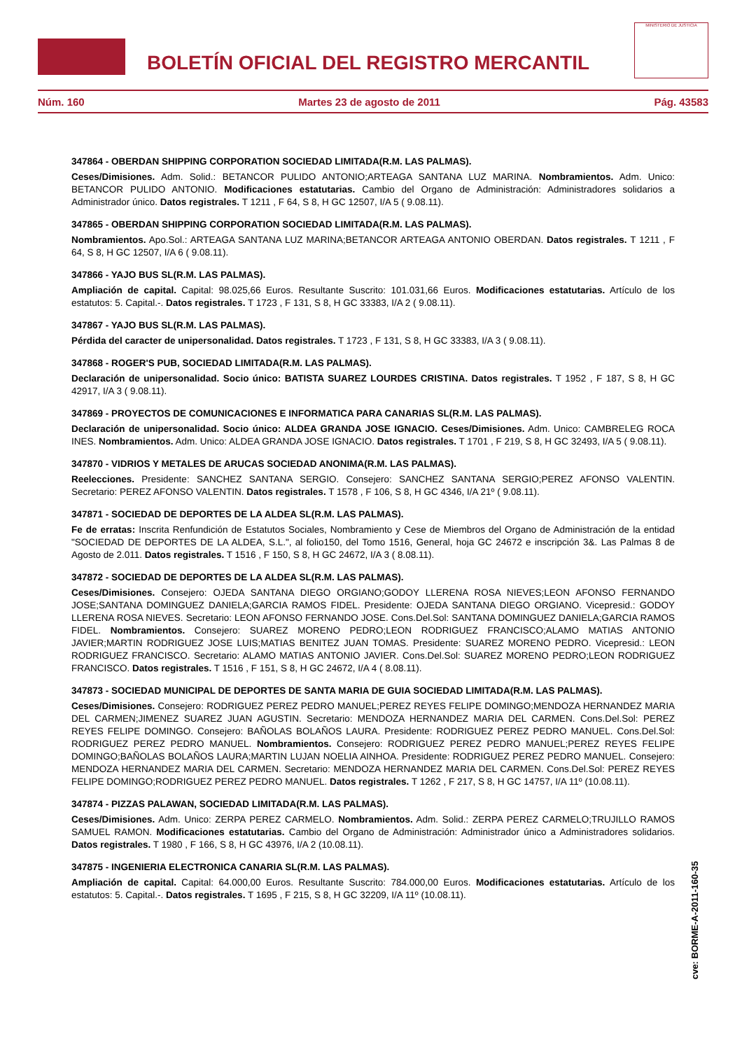BOLETÍN OFICIAL DEL REGISTRO MERCANTIL
MINISTERIO DE JUSTICIA
Núm. 160 Martes 23 de agosto de 2011 Pág. 43583
347864 - OBERDAN SHIPPING CORPORATION SOCIEDAD LIMITADA(R.M. LAS PALMAS).
Ceses/Dimisiones. Adm. Solid.: BETANCOR PULIDO ANTONIO;ARTEAGA SANTANA LUZ MARINA. Nombramientos. Adm. Unico: BETANCOR PULIDO ANTONIO. Modificaciones estatutarias. Cambio del Organo de Administración: Administradores solidarios a Administrador único. Datos registrales. T 1211 , F 64, S 8, H GC 12507, I/A 5 ( 9.08.11).
347865 - OBERDAN SHIPPING CORPORATION SOCIEDAD LIMITADA(R.M. LAS PALMAS).
Nombramientos. Apo.Sol.: ARTEAGA SANTANA LUZ MARINA;BETANCOR ARTEAGA ANTONIO OBERDAN. Datos registrales. T 1211 , F 64, S 8, H GC 12507, I/A 6 ( 9.08.11).
347866 - YAJO BUS SL(R.M. LAS PALMAS).
Ampliación de capital. Capital: 98.025,66 Euros. Resultante Suscrito: 101.031,66 Euros. Modificaciones estatutarias. Artículo de los estatutos: 5. Capital.-. Datos registrales. T 1723 , F 131, S 8, H GC 33383, I/A 2 ( 9.08.11).
347867 - YAJO BUS SL(R.M. LAS PALMAS).
Pérdida del caracter de unipersonalidad. Datos registrales. T 1723 , F 131, S 8, H GC 33383, I/A 3 ( 9.08.11).
347868 - ROGER'S PUB, SOCIEDAD LIMITADA(R.M. LAS PALMAS).
Declaración de unipersonalidad. Socio único: BATISTA SUAREZ LOURDES CRISTINA. Datos registrales. T 1952 , F 187, S 8, H GC 42917, I/A 3 ( 9.08.11).
347869 - PROYECTOS DE COMUNICACIONES E INFORMATICA PARA CANARIAS SL(R.M. LAS PALMAS).
Declaración de unipersonalidad. Socio único: ALDEA GRANDA JOSE IGNACIO. Ceses/Dimisiones. Adm. Unico: CAMBRELEG ROCA INES. Nombramientos. Adm. Unico: ALDEA GRANDA JOSE IGNACIO. Datos registrales. T 1701 , F 219, S 8, H GC 32493, I/A 5 ( 9.08.11).
347870 - VIDRIOS Y METALES DE ARUCAS SOCIEDAD ANONIMA(R.M. LAS PALMAS).
Reelecciones. Presidente: SANCHEZ SANTANA SERGIO. Consejero: SANCHEZ SANTANA SERGIO;PEREZ AFONSO VALENTIN. Secretario: PEREZ AFONSO VALENTIN. Datos registrales. T 1578 , F 106, S 8, H GC 4346, I/A 21º ( 9.08.11).
347871 - SOCIEDAD DE DEPORTES DE LA ALDEA SL(R.M. LAS PALMAS).
Fe de erratas: Inscrita Renfundición de Estatutos Sociales, Nombramiento y Cese de Miembros del Organo de Administración de la entidad "SOCIEDAD DE DEPORTES DE LA ALDEA, S.L.", al folio150, del Tomo 1516, General, hoja GC 24672 e inscripción 3&. Las Palmas 8 de Agosto de 2.011. Datos registrales. T 1516 , F 150, S 8, H GC 24672, I/A 3 ( 8.08.11).
347872 - SOCIEDAD DE DEPORTES DE LA ALDEA SL(R.M. LAS PALMAS).
Ceses/Dimisiones. Consejero: OJEDA SANTANA DIEGO ORGIANO;GODOY LLERENA ROSA NIEVES;LEON AFONSO FERNANDO JOSE;SANTANA DOMINGUEZ DANIELA;GARCIA RAMOS FIDEL. Presidente: OJEDA SANTANA DIEGO ORGIANO. Vicepresid.: GODOY LLERENA ROSA NIEVES. Secretario: LEON AFONSO FERNANDO JOSE. Cons.Del.Sol: SANTANA DOMINGUEZ DANIELA;GARCIA RAMOS FIDEL. Nombramientos. Consejero: SUAREZ MORENO PEDRO;LEON RODRIGUEZ FRANCISCO;ALAMO MATIAS ANTONIO JAVIER;MARTIN RODRIGUEZ JOSE LUIS;MATIAS BENITEZ JUAN TOMAS. Presidente: SUAREZ MORENO PEDRO. Vicepresid.: LEON RODRIGUEZ FRANCISCO. Secretario: ALAMO MATIAS ANTONIO JAVIER. Cons.Del.Sol: SUAREZ MORENO PEDRO;LEON RODRIGUEZ FRANCISCO. Datos registrales. T 1516 , F 151, S 8, H GC 24672, I/A 4 ( 8.08.11).
347873 - SOCIEDAD MUNICIPAL DE DEPORTES DE SANTA MARIA DE GUIA SOCIEDAD LIMITADA(R.M. LAS PALMAS).
Ceses/Dimisiones. Consejero: RODRIGUEZ PEREZ PEDRO MANUEL;PEREZ REYES FELIPE DOMINGO;MENDOZA HERNANDEZ MARIA DEL CARMEN;JIMENEZ SUAREZ JUAN AGUSTIN. Secretario: MENDOZA HERNANDEZ MARIA DEL CARMEN. Cons.Del.Sol: PEREZ REYES FELIPE DOMINGO. Consejero: BAÑOLAS BOLAÑOS LAURA. Presidente: RODRIGUEZ PEREZ PEDRO MANUEL. Cons.Del.Sol: RODRIGUEZ PEREZ PEDRO MANUEL. Nombramientos. Consejero: RODRIGUEZ PEREZ PEDRO MANUEL;PEREZ REYES FELIPE DOMINGO;BAÑOLAS BOLAÑOS LAURA;MARTIN LUJAN NOELIA AINHOA. Presidente: RODRIGUEZ PEREZ PEDRO MANUEL. Consejero: MENDOZA HERNANDEZ MARIA DEL CARMEN. Secretario: MENDOZA HERNANDEZ MARIA DEL CARMEN. Cons.Del.Sol: PEREZ REYES FELIPE DOMINGO;RODRIGUEZ PEREZ PEDRO MANUEL. Datos registrales. T 1262 , F 217, S 8, H GC 14757, I/A 11º (10.08.11).
347874 - PIZZAS PALAWAN, SOCIEDAD LIMITADA(R.M. LAS PALMAS).
Ceses/Dimisiones. Adm. Unico: ZERPA PEREZ CARMELO. Nombramientos. Adm. Solid.: ZERPA PEREZ CARMELO;TRUJILLO RAMOS SAMUEL RAMON. Modificaciones estatutarias. Cambio del Organo de Administración: Administrador único a Administradores solidarios. Datos registrales. T 1980 , F 166, S 8, H GC 43976, I/A 2 (10.08.11).
347875 - INGENIERIA ELECTRONICA CANARIA SL(R.M. LAS PALMAS).
Ampliación de capital. Capital: 64.000,00 Euros. Resultante Suscrito: 784.000,00 Euros. Modificaciones estatutarias. Artículo de los estatutos: 5. Capital.-. Datos registrales. T 1695 , F 215, S 8, H GC 32209, I/A 11º (10.08.11).
cve: BORME-A-2011-160-35